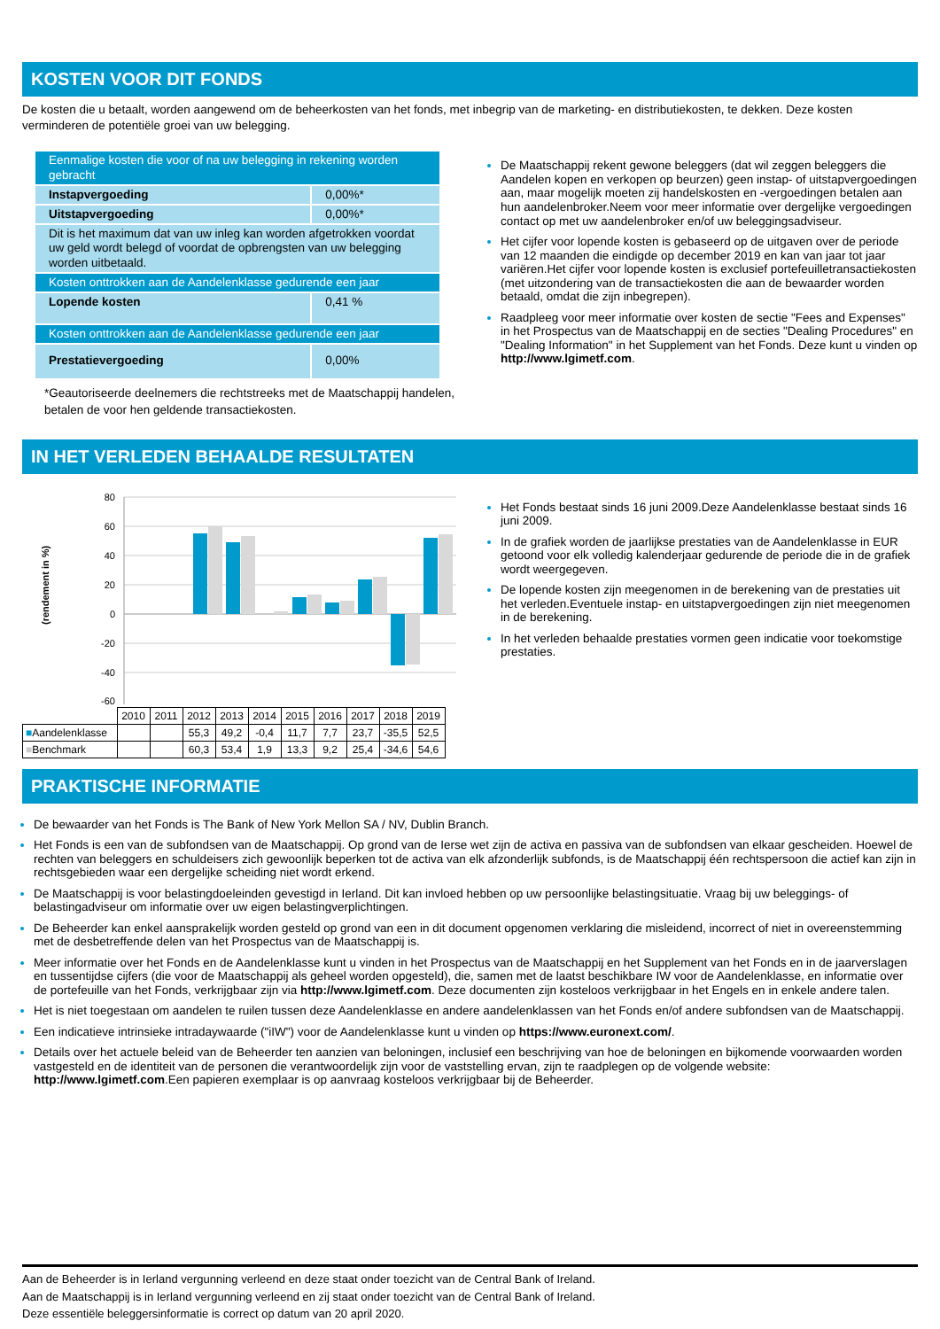KOSTEN VOOR DIT FONDS
De kosten die u betaalt, worden aangewend om de beheerkosten van het fonds, met inbegrip van de marketing- en distributiekosten, te dekken. Deze kosten verminderen de potentiële groei van uw belegging.
| Eenmalige kosten die voor of na uw belegging in rekening worden gebracht | |
| Instapvergoeding | 0,00%* |
| Uitstapvergoeding | 0,00%* |
| Dit is het maximum dat van uw inleg kan worden afgetrokken voordat uw geld wordt belegd of voordat de opbrengsten van uw belegging worden uitbetaald. | |
| Kosten onttrokken aan de Aandelenklasse gedurende een jaar | |
| Lopende kosten | 0,41 % |
| Kosten onttrokken aan de Aandelenklasse gedurende een jaar | |
| Prestatievergoeding | 0,00% |
*Geautoriseerde deelnemers die rechtstreeks met de Maatschappij handelen, betalen de voor hen geldende transactiekosten.
De Maatschappij rekent gewone beleggers (dat wil zeggen beleggers die Aandelen kopen en verkopen op beurzen) geen instap- of uitstapvergoedingen aan, maar mogelijk moeten zij handelskosten en -vergoedingen betalen aan hun aandelenbroker.Neem voor meer informatie over dergelijke vergoedingen contact op met uw aandelenbroker en/of uw beleggingsadviseur.
Het cijfer voor lopende kosten is gebaseerd op de uitgaven over de periode van 12 maanden die eindigde op december 2019 en kan van jaar tot jaar variëren.Het cijfer voor lopende kosten is exclusief portefeuilletransactiekosten (met uitzondering van de transactiekosten die aan de bewaarder worden betaald, omdat die zijn inbegrepen).
Raadpleeg voor meer informatie over kosten de sectie "Fees and Expenses" in het Prospectus van de Maatschappij en de secties "Dealing Procedures" en "Dealing Information" in het Supplement van het Fonds. Deze kunt u vinden op http://www.lgimetf.com.
IN HET VERLEDEN BEHAALDE RESULTATEN
(rendement in %)
80
60
40
20
0
-20
-40
-60
| | 2010 | 2011 | 2012 | 2013 | 2014 | 2015 | 2016 | 2017 | 2018 | 2019 |
| ■ Aandelenklasse | | | 55,3 | 49,2 | -0,4 | 11,7 | 7,7 | 23,7 | -35,5 | 52,5 |
| ■ Benchmark | | | 60,3 | 53,4 | 1,9 | 13,3 | 9,2 | 25,4 | -34,6 | 54,6 |
Het Fonds bestaat sinds 16 juni 2009.Deze Aandelenklasse bestaat sinds 16 juni 2009.
In de grafiek worden de jaarlijkse prestaties van de Aandelenklasse in EUR getoond voor elk volledig kalenderjaar gedurende de periode die in de grafiek wordt weergegeven.
De lopende kosten zijn meegenomen in de berekening van de prestaties uit het verleden.Eventuele instap- en uitstapvergoedingen zijn niet meegenomen in de berekening.
In het verleden behaalde prestaties vormen geen indicatie voor toekomstige prestaties.
PRAKTISCHE INFORMATIE
De bewaarder van het Fonds is The Bank of New York Mellon SA / NV, Dublin Branch.
Het Fonds is een van de subfondsen van de Maatschappij. Op grond van de Ierse wet zijn de activa en passiva van de subfondsen van elkaar gescheiden. Hoewel de rechten van beleggers en schuldeisers zich gewoonlijk beperken tot de activa van elk afzonderlijk subfonds, is de Maatschappij één rechtspersoon die actief kan zijn in rechtsgebieden waar een dergelijke scheiding niet wordt erkend.
De Maatschappij is voor belastingdoeleinden gevestigd in Ierland. Dit kan invloed hebben op uw persoonlijke belastingsituatie. Vraag bij uw beleggings- of belastingadviseur om informatie over uw eigen belastingverplichtingen.
De Beheerder kan enkel aansprakelijk worden gesteld op grond van een in dit document opgenomen verklaring die misleidend, incorrect of niet in overeenstemming met de desbetreffende delen van het Prospectus van de Maatschappij is.
Meer informatie over het Fonds en de Aandelenklasse kunt u vinden in het Prospectus van de Maatschappij en het Supplement van het Fonds en in de jaarverslagen en tussentijdse cijfers (die voor de Maatschappij als geheel worden opgesteld), die, samen met de laatst beschikbare IW voor de Aandelenklasse, en informatie over de portefeuille van het Fonds, verkrijgbaar zijn via http://www.lgimetf.com. Deze documenten zijn kosteloos verkrijgbaar in het Engels en in enkele andere talen.
Het is niet toegestaan om aandelen te ruilen tussen deze Aandelenklasse en andere aandelenklassen van het Fonds en/of andere subfondsen van de Maatschappij.
Een indicatieve intrinsieke intradaywaarde ("iIW") voor de Aandelenklasse kunt u vinden op https://www.euronext.com/.
Details over het actuele beleid van de Beheerder ten aanzien van beloningen, inclusief een beschrijving van hoe de beloningen en bijkomende voorwaarden worden vastgesteld en de identiteit van de personen die verantwoordelijk zijn voor de vaststelling ervan, zijn te raadplegen op de volgende website: http://www.lgimetf.com.Een papieren exemplaar is op aanvraag kosteloos verkrijgbaar bij de Beheerder.
Aan de Beheerder is in Ierland vergunning verleend en deze staat onder toezicht van de Central Bank of Ireland.
Aan de Maatschappij is in Ierland vergunning verleend en zij staat onder toezicht van de Central Bank of Ireland.
Deze essentiële beleggersinformatie is correct op datum van 20 april 2020.